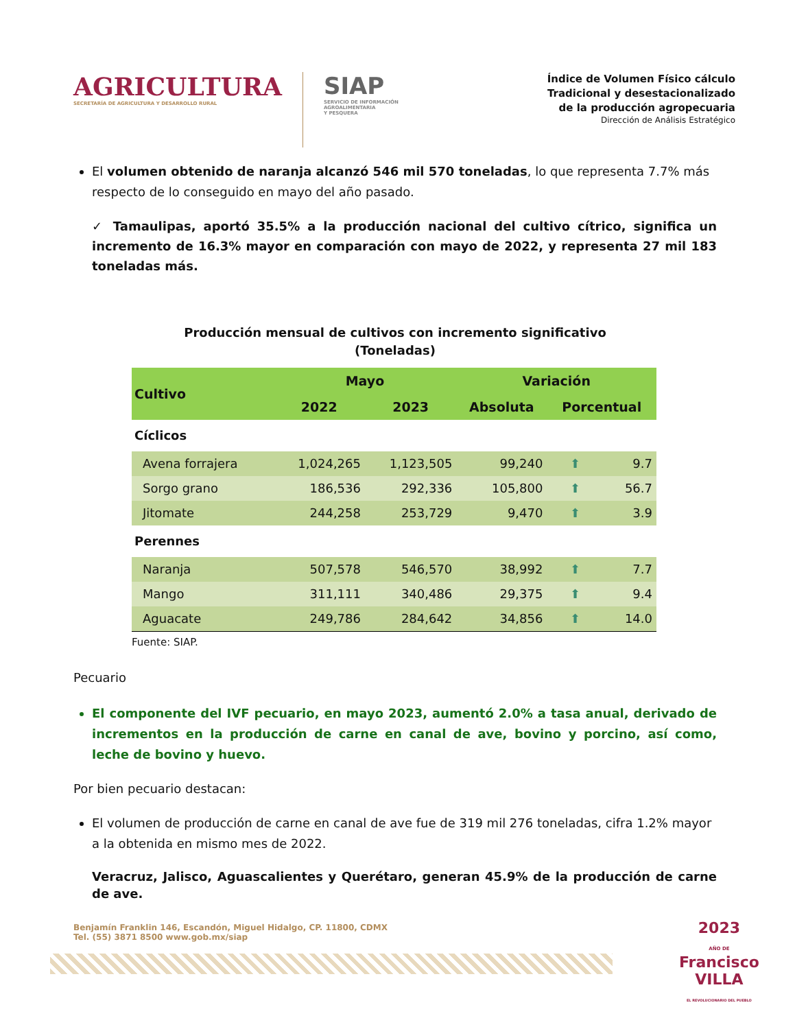AGRICULTURA
SECRETARÍA DE AGRICULTURA Y DESARROLLO RURAL
SIAP
SERVICIO DE INFORMACIÓN
AGROALIMENTARIA
Y PESQUERA
Índice de Volumen Físico cálculo
Tradicional y desestacionalizado
de la producción agropecuaria
Dirección de Análisis Estratégico
El volumen obtenido de naranja alcanzó 546 mil 570 toneladas, lo que representa 7.7% más respecto de lo conseguido en mayo del año pasado.
✓ Tamaulipas, aportó 35.5% a la producción nacional del cultivo cítrico, significa un incremento de 16.3% mayor en comparación con mayo de 2022, y representa 27 mil 183 toneladas más.
Producción mensual de cultivos con incremento significativo
(Toneladas)
| Cultivo | Mayo | | Variación | | |
| --- | --- | --- | --- | --- | --- |
| | 2022 | 2023 | Absoluta | Porcentual | |
| Cíclicos | | | | | |
| Avena forrajera | 1,024,265 | 1,123,505 | 99,240 | ⬆ | 9.7 |
| Sorgo grano | 186,536 | 292,336 | 105,800 | ⬆ | 56.7 |
| Jitomate | 244,258 | 253,729 | 9,470 | ⬆ | 3.9 |
| Perennes | | | | | |
| Naranja | 507,578 | 546,570 | 38,992 | ⬆ | 7.7 |
| Mango | 311,111 | 340,486 | 29,375 | ⬆ | 9.4 |
| Aguacate | 249,786 | 284,642 | 34,856 | ⬆ | 14.0 |
Fuente: SIAP.
Pecuario
El componente del IVF pecuario, en mayo 2023, aumentó 2.0% a tasa anual, derivado de incrementos en la producción de carne en canal de ave, bovino y porcino, así como, leche de bovino y huevo.
Por bien pecuario destacan:
El volumen de producción de carne en canal de ave fue de 319 mil 276 toneladas, cifra 1.2% mayor a la obtenida en mismo mes de 2022.
Veracruz, Jalisco, Aguascalientes y Querétaro, generan 45.9% de la producción de carne de ave.
Benjamín Franklin 146, Escandón, Miguel Hidalgo, CP. 11800, CDMX
Tel. (55) 3871 8500 www.gob.mx/siap
2023
AÑO DE
Francisco
VILLA
EL REVOLUCIONARIO DEL PUEBLO